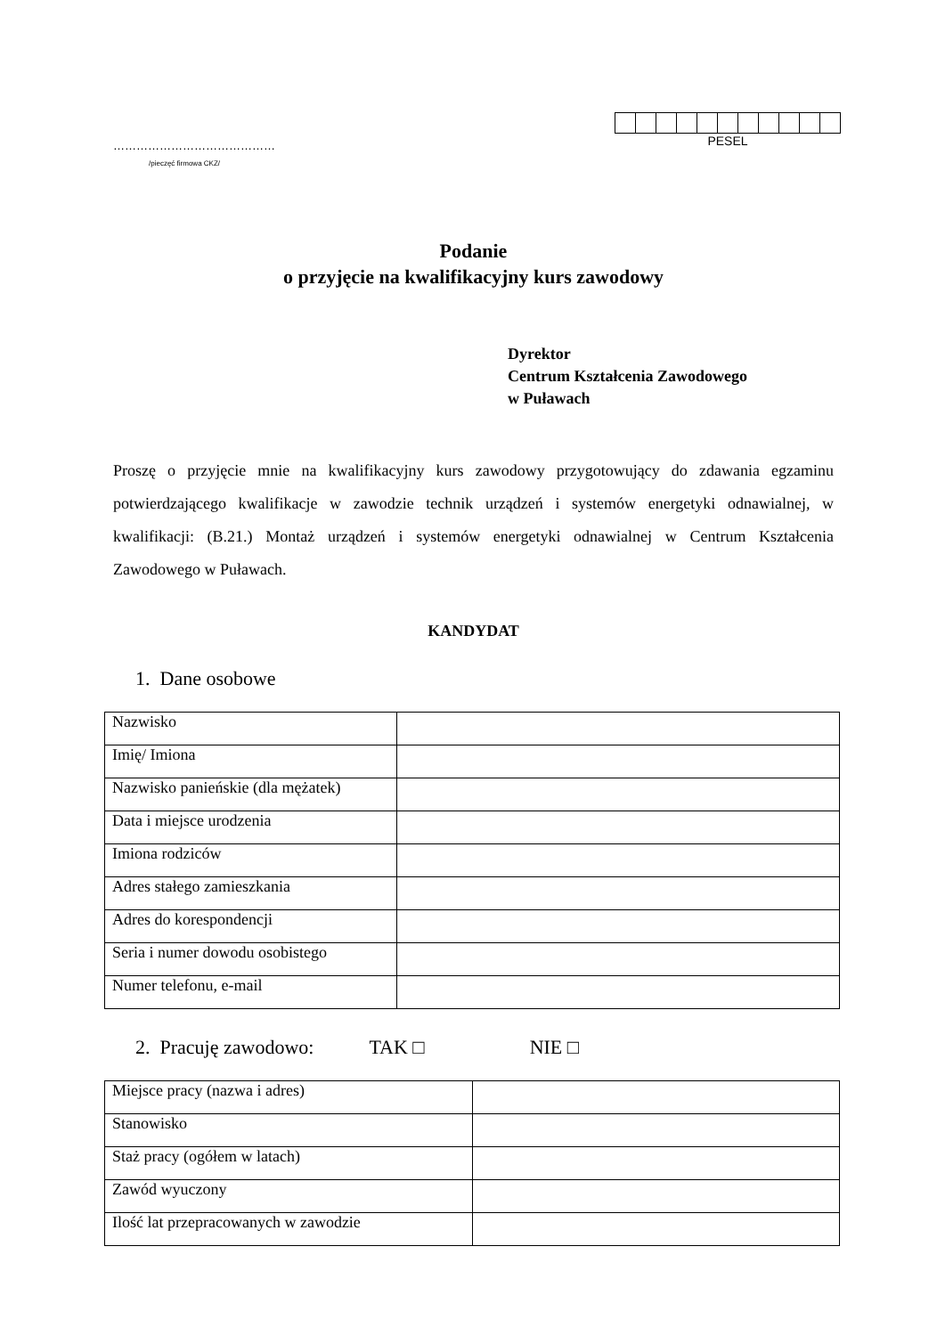……………………………………
/pieczęć firmowa CKZ/
PESEL
Podanie
o przyjęcie na kwalifikacyjny kurs zawodowy
Dyrektor
Centrum Kształcenia Zawodowego
w Puławach
Proszę o przyjęcie mnie na kwalifikacyjny kurs zawodowy przygotowujący do zdawania egzaminu potwierdzającego kwalifikacje w zawodzie technik urządzeń i systemów energetyki odnawialnej, w kwalifikacji: (B.21.) Montaż urządzeń i systemów energetyki odnawialnej w Centrum Kształcenia Zawodowego w Puławach.
KANDYDAT
1. Dane osobowe
| Nazwisko | |
| Imię/ Imiona | |
| Nazwisko panieńskie (dla mężatek) | |
| Data i miejsce urodzenia | |
| Imiona rodziców | |
| Adres stałego zamieszkania | |
| Adres do korespondencji | |
| Seria i numer dowodu osobistego | |
| Numer telefonu, e-mail | |
2. Pracuję zawodowo: TAK □ NIE □
| Miejsce pracy (nazwa i adres) | |
| Stanowisko | |
| Staż pracy (ogółem w latach) | |
| Zawód wyuczony | |
| Ilość lat przepracowanych w zawodzie | |